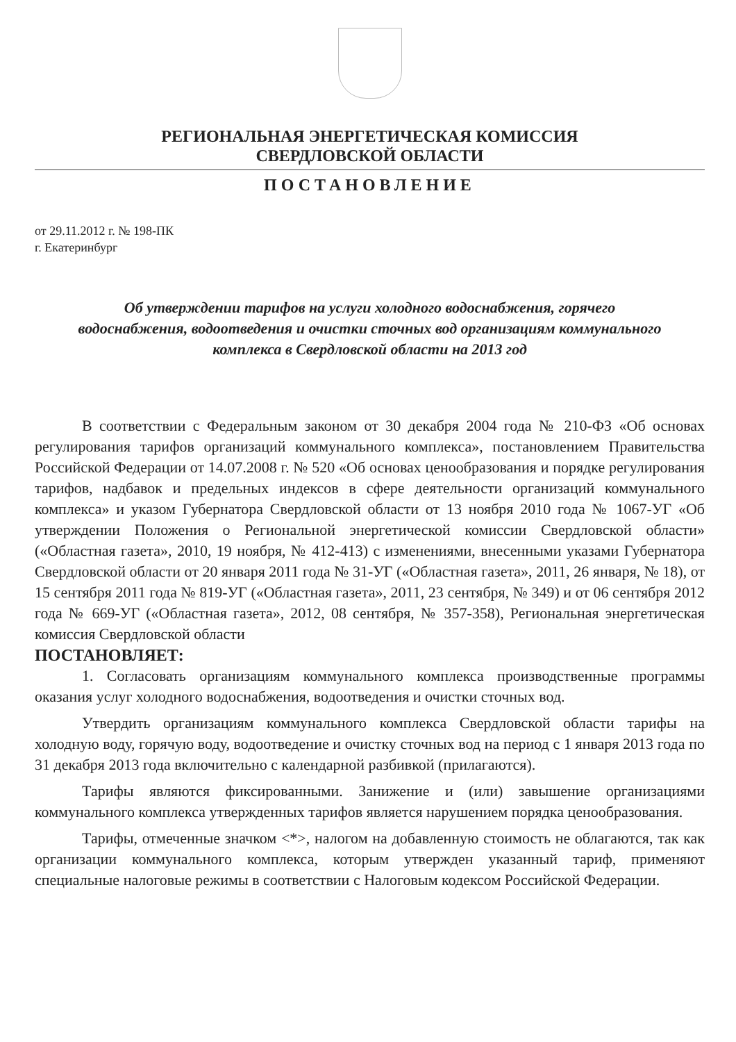РЕГИОНАЛЬНАЯ ЭНЕРГЕТИЧЕСКАЯ КОМИССИЯ
СВЕРДЛОВСКОЙ ОБЛАСТИ
ПОСТАНОВЛЕНИЕ
от 29.11.2012 г. № 198-ПК
г. Екатеринбург
Об утверждении тарифов на услуги холодного водоснабжения, горячего водоснабжения, водоотведения и очистки сточных вод организациям коммунального комплекса в Свердловской области на 2013 год
В соответствии с Федеральным законом от 30 декабря 2004 года № 210-ФЗ «Об основах регулирования тарифов организаций коммунального комплекса», постановлением Правительства Российской Федерации от 14.07.2008 г. № 520 «Об основах ценообразования и порядке регулирования тарифов, надбавок и предельных индексов в сфере деятельности организаций коммунального комплекса» и указом Губернатора Свердловской области от 13 ноября 2010 года № 1067-УГ «Об утверждении Положения о Региональной энергетической комиссии Свердловской области» («Областная газета», 2010, 19 ноября, № 412-413) с изменениями, внесенными указами Губернатора Свердловской области от 20 января 2011 года № 31-УГ («Областная газета», 2011, 26 января, № 18), от 15 сентября 2011 года № 819-УГ («Областная газета», 2011, 23 сентября, № 349) и от 06 сентября 2012 года № 669-УГ («Областная газета», 2012, 08 сентября, № 357-358), Региональная энергетическая комиссия Свердловской области
ПОСТАНОВЛЯЕТ:
1. Согласовать организациям коммунального комплекса производственные программы оказания услуг холодного водоснабжения, водоотведения и очистки сточных вод.
Утвердить организациям коммунального комплекса Свердловской области тарифы на холодную воду, горячую воду, водоотведение и очистку сточных вод на период с 1 января 2013 года по 31 декабря 2013 года включительно с календарной разбивкой (прилагаются).
Тарифы являются фиксированными. Занижение и (или) завышение организациями коммунального комплекса утвержденных тарифов является нарушением порядка ценообразования.
Тарифы, отмеченные значком <*>, налогом на добавленную стоимость не облагаются, так как организации коммунального комплекса, которым утвержден указанный тариф, применяют специальные налоговые режимы в соответствии с Налоговым кодексом Российской Федерации.